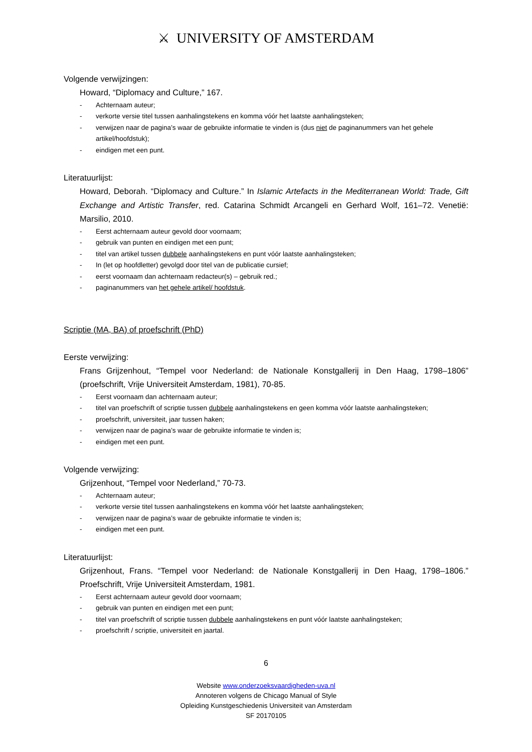⚔ UNIVERSITY OF AMSTERDAM
Volgende verwijzingen:
Howard, “Diplomacy and Culture,” 167.
- Achternaam auteur;
- verkorte versie titel tussen aanhalingstekens en komma vóór het laatste aanhalingsteken;
- verwijzen naar de pagina’s waar de gebruikte informatie te vinden is (dus niet de paginanummers van het gehele artikel/hoofdstuk);
- eindigen met een punt.
Literatuurlijst:
Howard, Deborah. “Diplomacy and Culture.” In Islamic Artefacts in the Mediterranean World: Trade, Gift Exchange and Artistic Transfer, red. Catarina Schmidt Arcangeli en Gerhard Wolf, 161–72. Venetië: Marsilio, 2010.
- Eerst achternaam auteur gevold door voornaam;
- gebruik van punten en eindigen met een punt;
- titel van artikel tussen dubbele aanhalingstekens en punt vóór laatste aanhalingsteken;
- In (let op hoofdletter) gevolgd door titel van de publicatie cursief;
- eerst voornaam dan achternaam redacteur(s) – gebruik red.;
- paginanummers van het gehele artikel/ hoofdstuk.
Scriptie (MA, BA) of proefschrift (PhD)
Eerste verwijzing:
Frans Grijzenhout, “Tempel voor Nederland: de Nationale Konstgallerij in Den Haag, 1798–1806” (proefschrift, Vrije Universiteit Amsterdam, 1981), 70-85.
- Eerst voornaam dan achternaam auteur;
- titel van proefschrift of scriptie tussen dubbele aanhalingstekens en geen komma vóór laatste aanhalingsteken;
- proefschrift, universiteit, jaar tussen haken;
- verwijzen naar de pagina’s waar de gebruikte informatie te vinden is;
- eindigen met een punt.
Volgende verwijzing:
Grijzenhout, “Tempel voor Nederland,” 70-73.
- Achternaam auteur;
- verkorte versie titel tussen aanhalingstekens en komma vóór het laatste aanhalingsteken;
- verwijzen naar de pagina’s waar de gebruikte informatie te vinden is;
- eindigen met een punt.
Literatuurlijst:
Grijzenhout, Frans. “Tempel voor Nederland: de Nationale Konstgallerij in Den Haag, 1798–1806.” Proefschrift, Vrije Universiteit Amsterdam, 1981.
- Eerst achternaam auteur gevold door voornaam;
- gebruik van punten en eindigen met een punt;
- titel van proefschrift of scriptie tussen dubbele aanhalingstekens en punt vóór laatste aanhalingsteken;
- proefschrift / scriptie, universiteit en jaartal.
6
Website www.onderzoeksvaardigheden-uva.nl
Annoteren volgens de Chicago Manual of Style
Opleiding Kunstgeschiedenis Universiteit van Amsterdam
SF 20170105